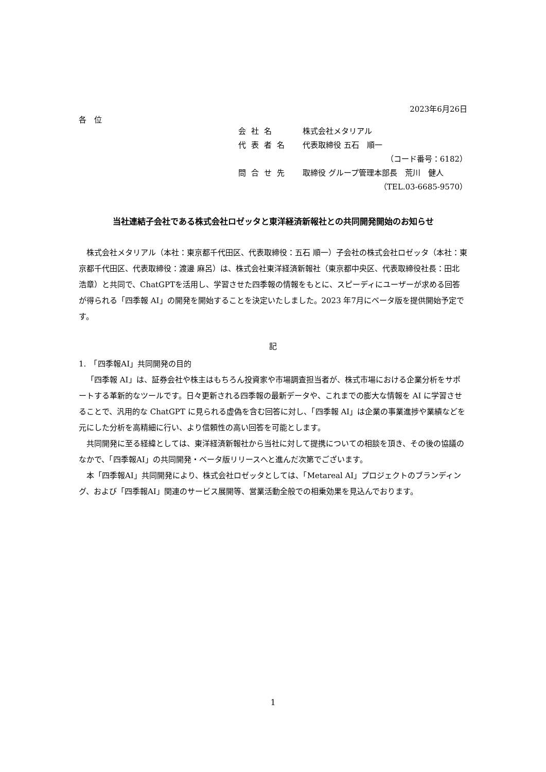2023年6月26日
各　位
会社名 株式会社メタリアル
代表者名 代表取締役 五石　順一
（コード番号：6182）
問合せ先 取締役 グループ管理本部長　荒川　健人
（TEL.03-6685-9570）
当社連結子会社である株式会社ロゼッタと東洋経済新報社との共同開発開始のお知らせ
株式会社メタリアル（本社：東京都千代田区、代表取締役：五石 順一）子会社の株式会社ロゼッタ（本社：東京都千代田区、代表取締役：渡邊 麻呂）は、株式会社東洋経済新報社（東京都中央区、代表取締役社長：田北 浩章）と共同で、ChatGPTを活用し、学習させた四季報の情報をもとに、スピーディにユーザーが求める回答が得られる「四季報 AI」の開発を開始することを決定いたしました。2023 年7月にベータ版を提供開始予定です。
記
1.　「四季報AI」共同開発の目的
「四季報 AI」は、証券会社や株主はもちろん投資家や市場調査担当者が、株式市場における企業分析をサポートする革新的なツールです。日々更新される四季報の最新データや、これまでの膨大な情報を AI に学習させることで、汎用的な ChatGPT に見られる虚偽を含む回答に対し、「四季報 AI」は企業の事業進捗や業績などを元にした分析を高精細に行い、より信頼性の高い回答を可能とします。
共同開発に至る経緯としては、東洋経済新報社から当社に対して提携についての相談を頂き、その後の協議のなかで、「四季報AI」の共同開発・ベータ版リリースへと進んだ次第でございます。
本「四季報AI」共同開発により、株式会社ロゼッタとしては、「Metareal AI」プロジェクトのブランディング、および「四季報AI」関連のサービス展開等、営業活動全般での相乗効果を見込んでおります。
1